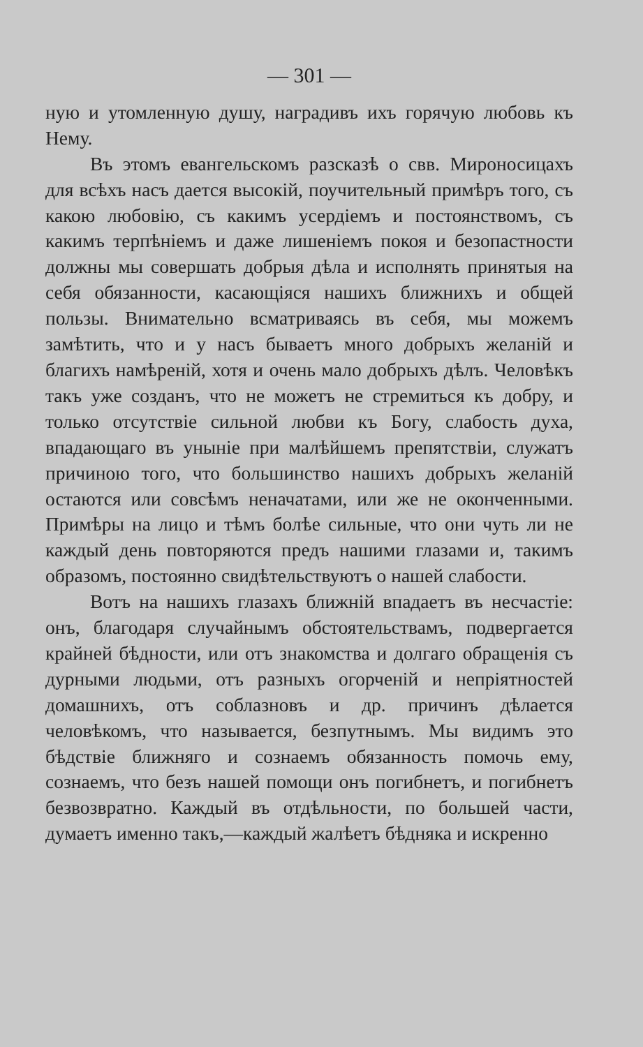— 301 —
ную и утомленную душу, наградивъ ихъ горячую любовь къ Нему.
Въ этомъ евангельскомъ разсказѣ о свв. Мироносицахъ для всѣхъ насъ дается высокій, поучительный примѣръ того, съ какою любовію, съ какимъ усердіемъ и постоянствомъ, съ какимъ терпѣніемъ и даже лишеніемъ покоя и безопастности должны мы совершать добрыя дѣла и исполнять принятыя на себя обязанности, касающіяся нашихъ ближнихъ и общей пользы. Внимательно всматриваясь въ себя, мы можемъ замѣтить, что и у насъ бываетъ много добрыхъ желаній и благихъ намѣреній, хотя и очень мало добрыхъ дѣлъ. Человѣкъ такъ уже созданъ, что не можетъ не стремиться къ добру, и только отсутствіе сильной любви къ Богу, слабость духа, впадающаго въ уныніе при малѣйшемъ препятствіи, служатъ причиною того, что большинство нашихъ добрыхъ желаній остаются или совсѣмъ неначатами, или же не оконченными. Примѣры на лицо и тѣмъ болѣе сильные, что они чуть ли не каждый день повторяются предъ нашими глазами и, такимъ образомъ, постоянно свидѣтельствуютъ о нашей слабости.
Вотъ на нашихъ глазахъ ближній впадаетъ въ несчастіе: онъ, благодаря случайнымъ обстоятельствамъ, подвергается крайней бѣдности, или отъ знакомства и долгаго обращенія съ дурными людьми, отъ разныхъ огорченій и непріятностей домашнихъ, отъ соблазновъ и др. причинъ дѣлается человѣкомъ, что называется, безпутнымъ. Мы видимъ это бѣдствіе ближняго и сознаемъ обязанность помочь ему, сознаемъ, что безъ нашей помощи онъ погибнетъ, и погибнетъ безвозвратно. Каждый въ отдѣльности, по большей части, думаетъ именно такъ,—каждый жалѣетъ бѣдняка и искренно